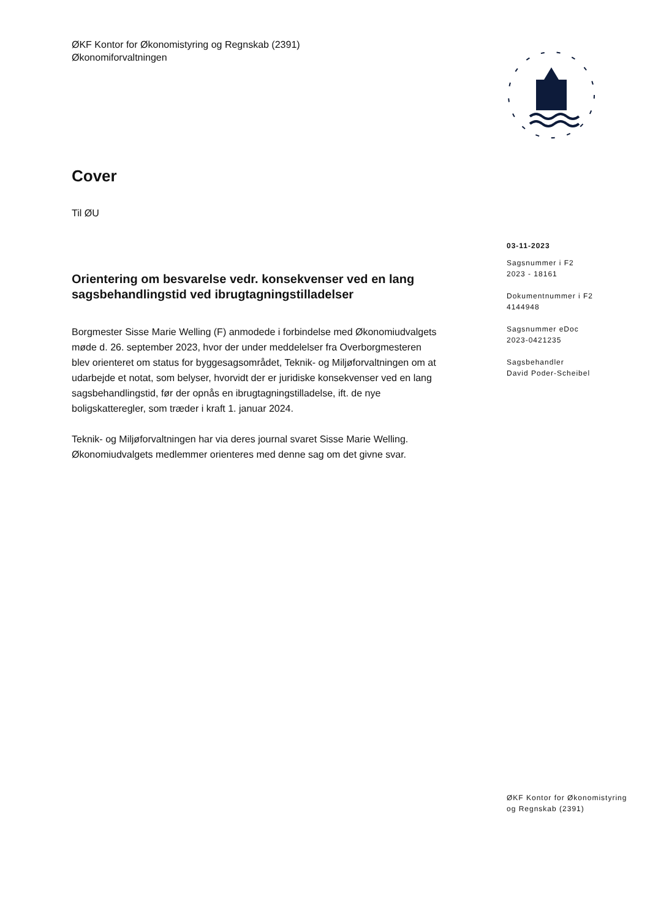ØKF Kontor for Økonomistyring og Regnskab (2391)
Økonomiforvaltningen
Cover
Til ØU
Orientering om besvarelse vedr. konsekvenser ved en lang sagsbehandlingstid ved ibrugtagningstilladelser
Borgmester Sisse Marie Welling (F) anmodede i forbindelse med Økonomiudvalgets møde d. 26. september 2023, hvor der under meddelelser fra Overborgmesteren blev orienteret om status for byggesagsområdet, Teknik- og Miljøforvaltningen om at udarbejde et notat, som belyser, hvorvidt der er juridiske konsekvenser ved en lang sagsbehandlingstid, før der opnås en ibrugtagningstilladelse, ift. de nye boligskatteregler, som træder i kraft 1. januar 2024.
Teknik- og Miljøforvaltningen har via deres journal svaret Sisse Marie Welling. Økonomiudvalgets medlemmer orienteres med denne sag om det givne svar.
03-11-2023
Sagsnummer i F2
2023 - 18161
Dokumentnummer i F2
4144948
Sagsnummer eDoc
2023-0421235
Sagsbehandler
David Poder-Scheibel
ØKF Kontor for Økonomistyring
og Regnskab (2391)